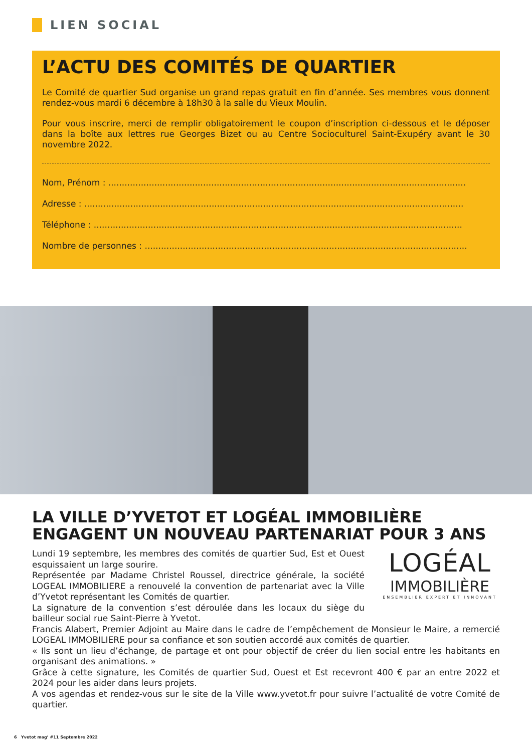LIEN SOCIAL
L’ACTU DES COMITÉS DE QUARTIER
Le Comité de quartier Sud organise un grand repas gratuit en fin d’année. Ses membres vous donnent rendez-vous mardi 6 décembre à 18h30 à la salle du Vieux Moulin.
Pour vous inscrire, merci de remplir obligatoirement le coupon d’inscription ci-dessous et le déposer dans la boîte aux lettres rue Georges Bizet ou au Centre Socioculturel Saint-Exupéry avant le 30 novembre 2022.
Nom, Prénom : ....................................................................................................................................
Adresse : ............................................................................................................................................
Téléphone : ........................................................................................................................................
Nombre de personnes : .......................................................................................................................
LA VILLE D’YVETOT ET LOGÉAL IMMOBILIÈRE ENGAGENT UN NOUVEAU PARTENARIAT POUR 3 ANS
LOGÉAL
IMMOBILIÈRE
ENSEMBLIER EXPERT ET INNOVANT
Lundi 19 septembre, les membres des comités de quartier Sud, Est et Ouest esquissaient un large sourire.
Représentée par Madame Christel Roussel, directrice générale, la société LOGEAL IMMOBILIERE a renouvelé la convention de partenariat avec la Ville d’Yvetot représentant les Comités de quartier.
La signature de la convention s’est déroulée dans les locaux du siège du bailleur social rue Saint-Pierre à Yvetot.
Francis Alabert, Premier Adjoint au Maire dans le cadre de l’empêchement de Monsieur le Maire, a remercié LOGEAL IMMOBILIERE pour sa confiance et son soutien accordé aux comités de quartier.
« Ils sont un lieu d’échange, de partage et ont pour objectif de créer du lien social entre les habitants en organisant des animations. »
Grâce à cette signature, les Comités de quartier Sud, Ouest et Est recevront 400 € par an entre 2022 et 2024 pour les aider dans leurs projets.
A vos agendas et rendez-vous sur le site de la Ville www.yvetot.fr pour suivre l’actualité de votre Comité de quartier.
6 Yvetot mag’ #11 Septembre 2022